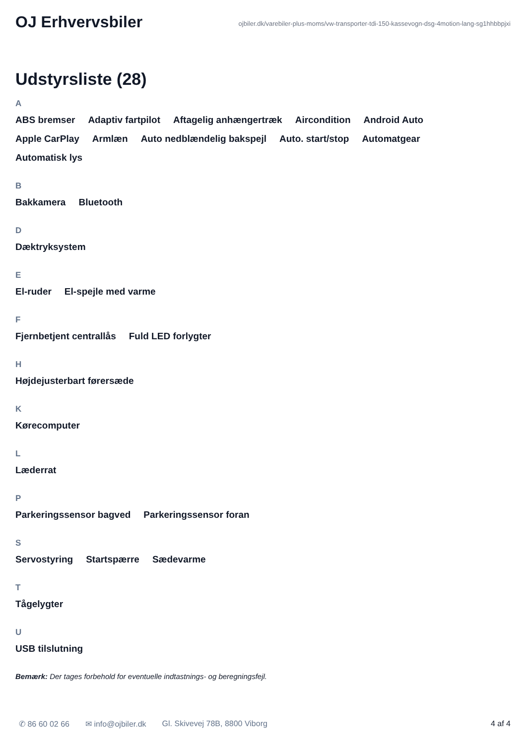OJ Erhvervsbiler
ojbiler.dk/varebiler-plus-moms/vw-transporter-tdi-150-kassevogn-dsg-4motion-lang-sg1hhbbpjxi
Udstyrsliste (28)
A
ABS bremser Adaptiv fartpilot Aftagelig anhængertræk Aircondition Android Auto Apple CarPlay Armlæn Auto nedblændelig bakspejl Auto. start/stop Automatgear Automatisk lys
B
Bakkamera Bluetooth
D
Dæktryksystem
E
El-ruder El-spejle med varme
F
Fjernbetjent centrallås Fuld LED forlygter
H
Højdejusterbart førersæde
K
Kørecomputer
L
Læderrat
P
Parkeringssensor bagved Parkeringssensor foran
S
Servostyring Startspærre Sædevarme
T
Tågelygter
U
USB tilslutning
Bemærk: Der tages forbehold for eventuelle indtastnings- og beregningsfejl.
✆ 86 60 02 66 ✉ info@ojbiler.dk Gl. Skivevej 78B, 8800 Viborg 4 af 4